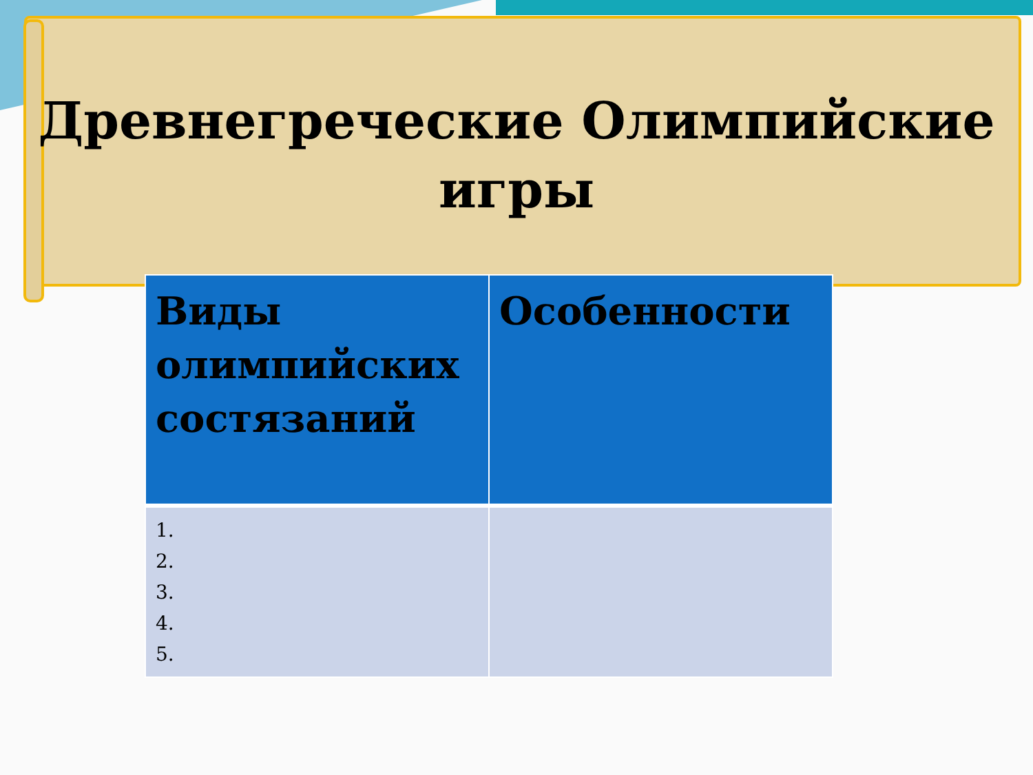Древнегреческие Олимпийские
игры
| Виды олимпийских состязаний | Особенности |
| --- | --- |
| 1. 2. 3. 4. 5. | |